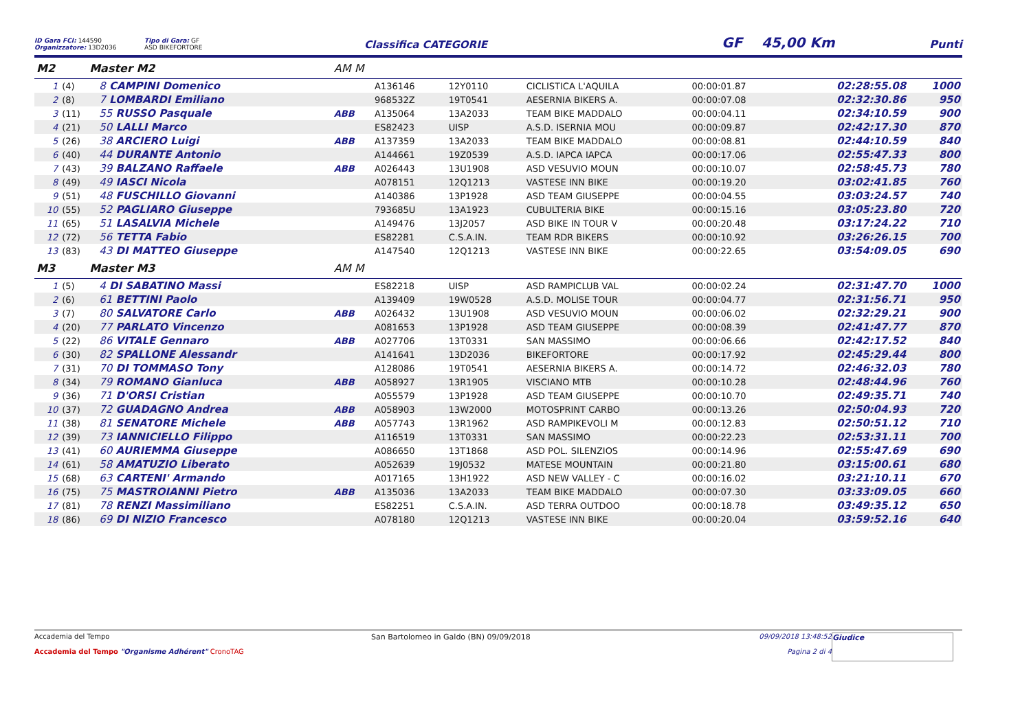ID Gara FCI: 144590
Organizzatore: 13D2036
Tipo di Gara: GF
ASD BIKEFORTORE
Classifica CATEGORIE
GF 45,00 Km
Punti
| M2 Master M2 | | | AM M | | | | | | |
| 1 | (4) | 8 CAMPINI Domenico | | A136146 | 12Y0110 | CICLISTICA L'AQUILA | 00:00:01.87 | 02:28:55.08 | 1000 |
| 2 | (8) | 7 LOMBARDI Emiliano | | 968532Z | 19T0541 | AESERNIA BIKERS A. | 00:00:07.08 | 02:32:30.86 | 950 |
| 3 | (11) | 55 RUSSO Pasquale | ABB | A135064 | 13A2033 | TEAM BIKE MADDALO | 00:00:04.11 | 02:34:10.59 | 900 |
| 4 | (21) | 50 LALLI Marco | | ES82423 | UISP | A.S.D. ISERNIA MOU | 00:00:09.87 | 02:42:17.30 | 870 |
| 5 | (26) | 38 ARCIERO Luigi | ABB | A137359 | 13A2033 | TEAM BIKE MADDALO | 00:00:08.81 | 02:44:10.59 | 840 |
| 6 | (40) | 44 DURANTE Antonio | | A144661 | 19Z0539 | A.S.D. IAPCA IAPCA | 00:00:17.06 | 02:55:47.33 | 800 |
| 7 | (43) | 39 BALZANO Raffaele | ABB | A026443 | 13U1908 | ASD VESUVIO MOUN | 00:00:10.07 | 02:58:45.73 | 780 |
| 8 | (49) | 49 IASCI Nicola | | A078151 | 12Q1213 | VASTESE INN BIKE | 00:00:19.20 | 03:02:41.85 | 760 |
| 9 | (51) | 48 FUSCHILLO Giovanni | | A140386 | 13P1928 | ASD TEAM GIUSEPPE | 00:00:04.55 | 03:03:24.57 | 740 |
| 10 | (55) | 52 PAGLIARO Giuseppe | | 793685U | 13A1923 | CUBULTERIA BIKE | 00:00:15.16 | 03:05:23.80 | 720 |
| 11 | (65) | 51 LASALVIA Michele | | A149476 | 13J2057 | ASD BIKE IN TOUR V | 00:00:20.48 | 03:17:24.22 | 710 |
| 12 | (72) | 56 TETTA Fabio | | ES82281 | C.S.A.IN. | TEAM RDR BIKERS | 00:00:10.92 | 03:26:26.15 | 700 |
| 13 | (83) | 43 DI MATTEO Giuseppe | | A147540 | 12Q1213 | VASTESE INN BIKE | 00:00:22.65 | 03:54:09.05 | 690 |
| M3 Master M3 | | | AM M | | | | | | |
| 1 | (5) | 4 DI SABATINO Massi | | ES82218 | UISP | ASD RAMPICLUB VAL | 00:00:02.24 | 02:31:47.70 | 1000 |
| 2 | (6) | 61 BETTINI Paolo | | A139409 | 19W0528 | A.S.D. MOLISE TOUR | 00:00:04.77 | 02:31:56.71 | 950 |
| 3 | (7) | 80 SALVATORE Carlo | ABB | A026432 | 13U1908 | ASD VESUVIO MOUN | 00:00:06.02 | 02:32:29.21 | 900 |
| 4 | (20) | 77 PARLATO Vincenzo | | A081653 | 13P1928 | ASD TEAM GIUSEPPE | 00:00:08.39 | 02:41:47.77 | 870 |
| 5 | (22) | 86 VITALE Gennaro | ABB | A027706 | 13T0331 | SAN MASSIMO | 00:00:06.66 | 02:42:17.52 | 840 |
| 6 | (30) | 82 SPALLONE Alessandr | | A141641 | 13D2036 | BIKEFORTORE | 00:00:17.92 | 02:45:29.44 | 800 |
| 7 | (31) | 70 DI TOMMASO Tony | | A128086 | 19T0541 | AESERNIA BIKERS A. | 00:00:14.72 | 02:46:32.03 | 780 |
| 8 | (34) | 79 ROMANO Gianluca | ABB | A058927 | 13R1905 | VISCIANO MTB | 00:00:10.28 | 02:48:44.96 | 760 |
| 9 | (36) | 71 D'ORSI Cristian | | A055579 | 13P1928 | ASD TEAM GIUSEPPE | 00:00:10.70 | 02:49:35.71 | 740 |
| 10 | (37) | 72 GUADAGNO Andrea | ABB | A058903 | 13W2000 | MOTOSPRINT CARBO | 00:00:13.26 | 02:50:04.93 | 720 |
| 11 | (38) | 81 SENATORE Michele | ABB | A057743 | 13R1962 | ASD RAMPIKEVOLI M | 00:00:12.83 | 02:50:51.12 | 710 |
| 12 | (39) | 73 IANNICIELLO Filippo | | A116519 | 13T0331 | SAN MASSIMO | 00:00:22.23 | 02:53:31.11 | 700 |
| 13 | (41) | 60 AURIEMMA Giuseppe | | A086650 | 13T1868 | ASD POL. SILENZIOS | 00:00:14.96 | 02:55:47.69 | 690 |
| 14 | (61) | 58 AMATUZIO Liberato | | A052639 | 19J0532 | MATESE MOUNTAIN | 00:00:21.80 | 03:15:00.61 | 680 |
| 15 | (68) | 63 CARTENI' Armando | | A017165 | 13H1922 | ASD NEW VALLEY - C | 00:00:16.02 | 03:21:10.11 | 670 |
| 16 | (75) | 75 MASTROIANNI Pietro | ABB | A135036 | 13A2033 | TEAM BIKE MADDALO | 00:00:07.30 | 03:33:09.05 | 660 |
| 17 | (81) | 78 RENZI Massimiliano | | ES82251 | C.S.A.IN. | ASD TERRA OUTDOO | 00:00:18.78 | 03:49:35.12 | 650 |
| 18 | (86) | 69 DI NIZIO Francesco | | A078180 | 12Q1213 | VASTESE INN BIKE | 00:00:20.04 | 03:59:52.16 | 640 |
Accademia del Tempo
Accademia del Tempo "Organisme Adhérent" CronoTAG
San Bartolomeo in Galdo (BN) 09/09/2018 09/09/2018 13:48:52
Pagina 2 di 4
Giudice